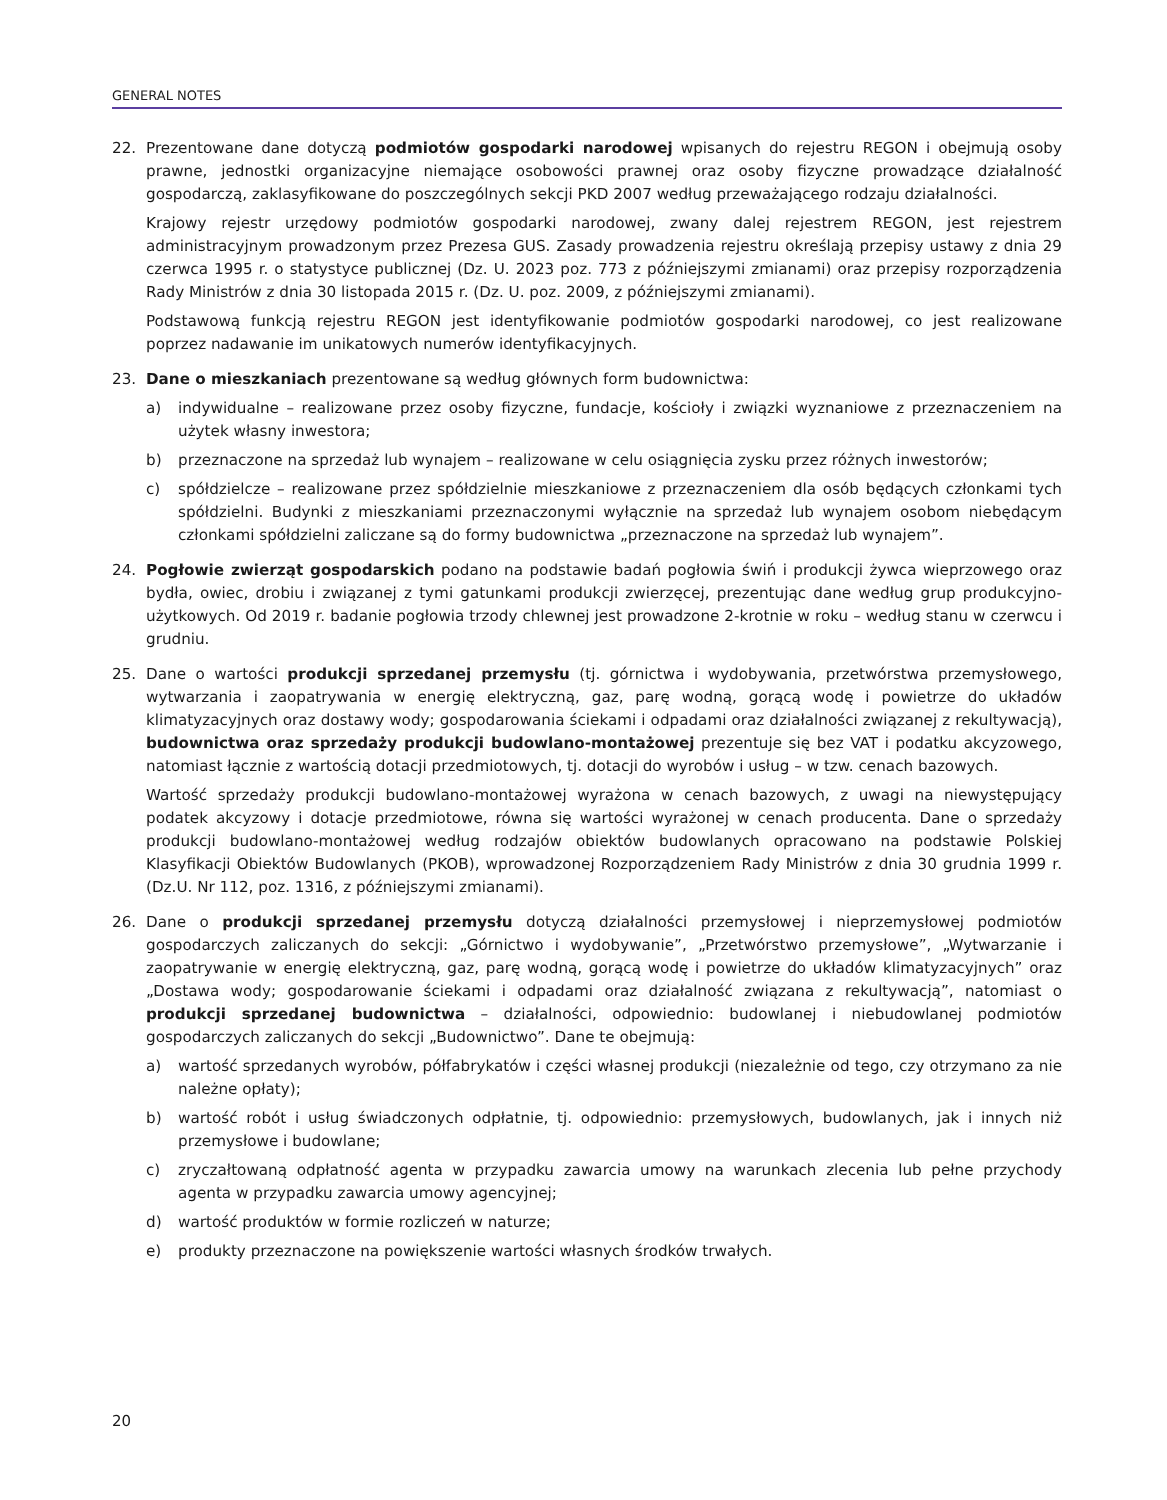GENERAL NOTES
22. Prezentowane dane dotyczą podmiotów gospodarki narodowej wpisanych do rejestru REGON i obejmują osoby prawne, jednostki organizacyjne niemające osobowości prawnej oraz osoby fizyczne prowadzące działalność gospodarczą, zaklasyfikowane do poszczególnych sekcji PKD 2007 według przeważającego rodzaju działalności.
Krajowy rejestr urzędowy podmiotów gospodarki narodowej, zwany dalej rejestrem REGON, jest rejestrem administracyjnym prowadzonym przez Prezesa GUS. Zasady prowadzenia rejestru określają przepisy ustawy z dnia 29 czerwca 1995 r. o statystyce publicznej (Dz. U. 2023 poz. 773 z późniejszymi zmianami) oraz przepisy rozporządzenia Rady Ministrów z dnia 30 listopada 2015 r. (Dz. U. poz. 2009, z późniejszymi zmianami).
Podstawową funkcją rejestru REGON jest identyfikowanie podmiotów gospodarki narodowej, co jest realizowane poprzez nadawanie im unikatowych numerów identyfikacyjnych.
23. Dane o mieszkaniach prezentowane są według głównych form budownictwa:
a) indywidualne – realizowane przez osoby fizyczne, fundacje, kościoły i związki wyznaniowe z przeznaczeniem na użytek własny inwestora;
b) przeznaczone na sprzedaż lub wynajem – realizowane w celu osiągnięcia zysku przez różnych inwestorów;
c) spółdzielcze – realizowane przez spółdzielnie mieszkaniowe z przeznaczeniem dla osób będących członkami tych spółdzielni. Budynki z mieszkaniami przeznaczonymi wyłącznie na sprzedaż lub wynajem osobom niebędącym członkami spółdzielni zaliczane są do formy budownictwa „przeznaczone na sprzedaż lub wynajem”.
24. Pogłowie zwierząt gospodarskich podano na podstawie badań pogłowia świń i produkcji żywca wieprzowego oraz bydła, owiec, drobiu i związanej z tymi gatunkami produkcji zwierzęcej, prezentując dane według grup produkcyjno-użytkowych. Od 2019 r. badanie pogłowia trzody chlewnej jest prowadzone 2-krotnie w roku – według stanu w czerwcu i grudniu.
25. Dane o wartości produkcji sprzedanej przemysłu (tj. górnictwa i wydobywania, przetwórstwa przemysłowego, wytwarzania i zaopatrywania w energię elektryczną, gaz, parę wodną, gorącą wodę i powietrze do układów klimatyzacyjnych oraz dostawy wody; gospodarowania ściekami i odpadami oraz działalności związanej z rekultywacją), budownictwa oraz sprzedaży produkcji budowlano-montażowej prezentuje się bez VAT i podatku akcyzowego, natomiast łącznie z wartością dotacji przedmiotowych, tj. dotacji do wyrobów i usług – w tzw. cenach bazowych.
Wartość sprzedaży produkcji budowlano-montażowej wyrażona w cenach bazowych, z uwagi na niewystępujący podatek akcyzowy i dotacje przedmiotowe, równa się wartości wyrażonej w cenach producenta. Dane o sprzedaży produkcji budowlano-montażowej według rodzajów obiektów budowlanych opracowano na podstawie Polskiej Klasyfikacji Obiektów Budowlanych (PKOB), wprowadzonej Rozporządzeniem Rady Ministrów z dnia 30 grudnia 1999 r. (Dz.U. Nr 112, poz. 1316, z późniejszymi zmianami).
26. Dane o produkcji sprzedanej przemysłu dotyczą działalności przemysłowej i nieprzemysłowej podmiotów gospodarczych zaliczanych do sekcji: „Górnictwo i wydobywanie”, „Przetwórstwo przemysłowe”, „Wytwarzanie i zaopatrywanie w energię elektryczną, gaz, parę wodną, gorącą wodę i powietrze do układów klimatyzacyjnych” oraz „Dostawa wody; gospodarowanie ściekami i odpadami oraz działalność związana z rekultywacją”, natomiast o produkcji sprzedanej budownictwa – działalności, odpowiednio: budowlanej i niebudowlanej podmiotów gospodarczych zaliczanych do sekcji „Budownictwo”. Dane te obejmują:
a) wartość sprzedanych wyrobów, półfabrykatów i części własnej produkcji (niezależnie od tego, czy otrzymano za nie należne opłaty);
b) wartość robót i usług świadczonych odpłatnie, tj. odpowiednio: przemysłowych, budowlanych, jak i innych niż przemysłowe i budowlane;
c) zryczałtowaną odpłatność agenta w przypadku zawarcia umowy na warunkach zlecenia lub pełne przychody agenta w przypadku zawarcia umowy agencyjnej;
d) wartość produktów w formie rozliczeń w naturze;
e) produkty przeznaczone na powiększenie wartości własnych środków trwałych.
20